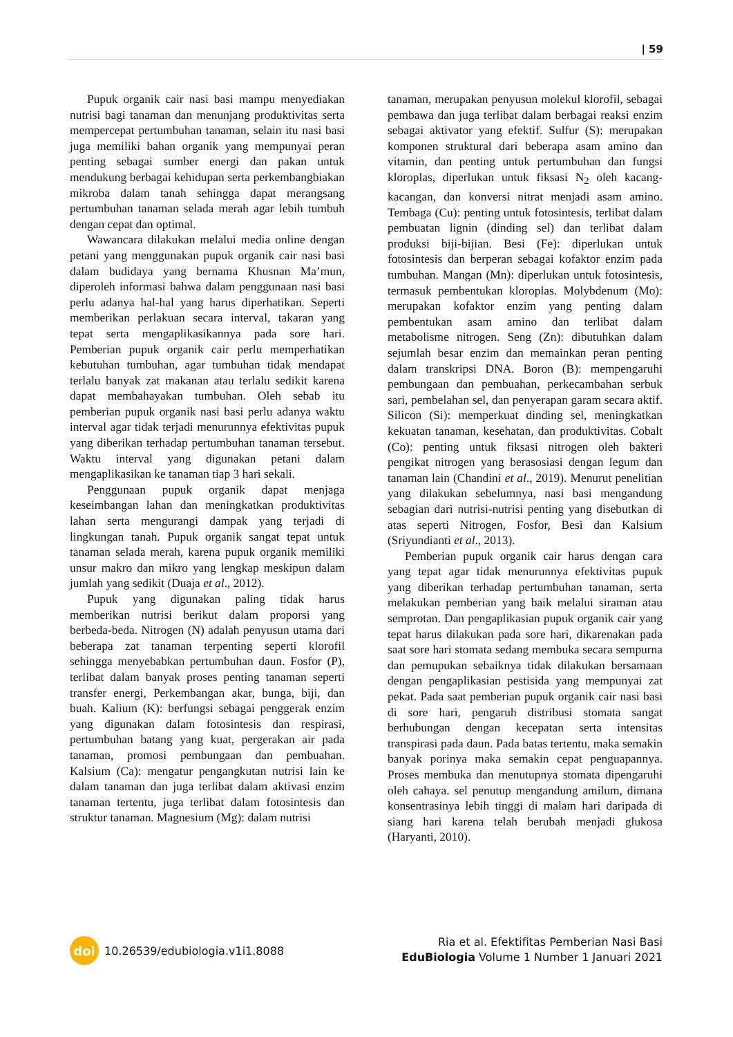| 59
Pupuk organik cair nasi basi mampu menyediakan nutrisi bagi tanaman dan menunjang produktivitas serta mempercepat pertumbuhan tanaman, selain itu nasi basi juga memiliki bahan organik yang mempunyai peran penting sebagai sumber energi dan pakan untuk mendukung berbagai kehidupan serta perkembangbiakan mikroba dalam tanah sehingga dapat merangsang pertumbuhan tanaman selada merah agar lebih tumbuh dengan cepat dan optimal.
Wawancara dilakukan melalui media online dengan petani yang menggunakan pupuk organik cair nasi basi dalam budidaya yang bernama Khusnan Ma’mun, diperoleh informasi bahwa dalam penggunaan nasi basi perlu adanya hal-hal yang harus diperhatikan. Seperti memberikan perlakuan secara interval, takaran yang tepat serta mengaplikasikannya pada sore hari. Pemberian pupuk organik cair perlu memperhatikan kebutuhan tumbuhan, agar tumbuhan tidak mendapat terlalu banyak zat makanan atau terlalu sedikit karena dapat membahayakan tumbuhan. Oleh sebab itu pemberian pupuk organik nasi basi perlu adanya waktu interval agar tidak terjadi menurunnya efektivitas pupuk yang diberikan terhadap pertumbuhan tanaman tersebut. Waktu interval yang digunakan petani dalam mengaplikasikan ke tanaman tiap 3 hari sekali.
Penggunaan pupuk organik dapat menjaga keseimbangan lahan dan meningkatkan produktivitas lahan serta mengurangi dampak yang terjadi di lingkungan tanah. Pupuk organik sangat tepat untuk tanaman selada merah, karena pupuk organik memiliki unsur makro dan mikro yang lengkap meskipun dalam jumlah yang sedikit (Duaja et al., 2012).
Pupuk yang digunakan paling tidak harus memberikan nutrisi berikut dalam proporsi yang berbeda-beda. Nitrogen (N) adalah penyusun utama dari beberapa zat tanaman terpenting seperti klorofil sehingga menyebabkan pertumbuhan daun. Fosfor (P), terlibat dalam banyak proses penting tanaman seperti transfer energi, Perkembangan akar, bunga, biji, dan buah. Kalium (K): berfungsi sebagai penggerak enzim yang digunakan dalam fotosintesis dan respirasi, pertumbuhan batang yang kuat, pergerakan air pada tanaman, promosi pembungaan dan pembuahan. Kalsium (Ca): mengatur pengangkutan nutrisi lain ke dalam tanaman dan juga terlibat dalam aktivasi enzim tanaman tertentu, juga terlibat dalam fotosintesis dan struktur tanaman. Magnesium (Mg): dalam nutrisi
tanaman, merupakan penyusun molekul klorofil, sebagai pembawa dan juga terlibat dalam berbagai reaksi enzim sebagai aktivator yang efektif. Sulfur (S): merupakan komponen struktural dari beberapa asam amino dan vitamin, dan penting untuk pertumbuhan dan fungsi kloroplas, diperlukan untuk fiksasi N<sub>2</sub> oleh kacang-kacangan, dan konversi nitrat menjadi asam amino. Tembaga (Cu): penting untuk fotosintesis, terlibat dalam pembuatan lignin (dinding sel) dan terlibat dalam produksi biji-bijian. Besi (Fe): diperlukan untuk fotosintesis dan berperan sebagai kofaktor enzim pada tumbuhan. Mangan (Mn): diperlukan untuk fotosintesis, termasuk pembentukan kloroplas. Molybdenum (Mo): merupakan kofaktor enzim yang penting dalam pembentukan asam amino dan terlibat dalam metabolisme nitrogen. Seng (Zn): dibutuhkan dalam sejumlah besar enzim dan memainkan peran penting dalam transkripsi DNA. Boron (B): mempengaruhi pembungaan dan pembuahan, perkecambahan serbuk sari, pembelahan sel, dan penyerapan garam secara aktif. Silicon (Si): memperkuat dinding sel, meningkatkan kekuatan tanaman, kesehatan, dan produktivitas. Cobalt (Co): penting untuk fiksasi nitrogen oleh bakteri pengikat nitrogen yang berasosiasi dengan legum dan tanaman lain (Chandini et al., 2019). Menurut penelitian yang dilakukan sebelumnya, nasi basi mengandung sebagian dari nutrisi-nutrisi penting yang disebutkan di atas seperti Nitrogen, Fosfor, Besi dan Kalsium (Sriyundianti et al., 2013).
Pemberian pupuk organik cair harus dengan cara yang tepat agar tidak menurunnya efektivitas pupuk yang diberikan terhadap pertumbuhan tanaman, serta melakukan pemberian yang baik melalui siraman atau semprotan. Dan pengaplikasian pupuk organik cair yang tepat harus dilakukan pada sore hari, dikarenakan pada saat sore hari stomata sedang membuka secara sempurna dan pemupukan sebaiknya tidak dilakukan bersamaan dengan pengaplikasian pestisida yang mempunyai zat pekat. Pada saat pemberian pupuk organik cair nasi basi di sore hari, pengaruh distribusi stomata sangat berhubungan dengan kecepatan serta intensitas transpirasi pada daun. Pada batas tertentu, maka semakin banyak porinya maka semakin cepat penguapannya. Proses membuka dan menutupnya stomata dipengaruhi oleh cahaya. sel penutup mengandung amilum, dimana konsentrasinya lebih tinggi di malam hari daripada di siang hari karena telah berubah menjadi glukosa (Haryanti, 2010).
doi
10.26539/edubiologia.v1i1.8088
Ria et al. Efektifitas Pemberian Nasi Basi
EduBiologia Volume 1 Number 1 Januari 2021